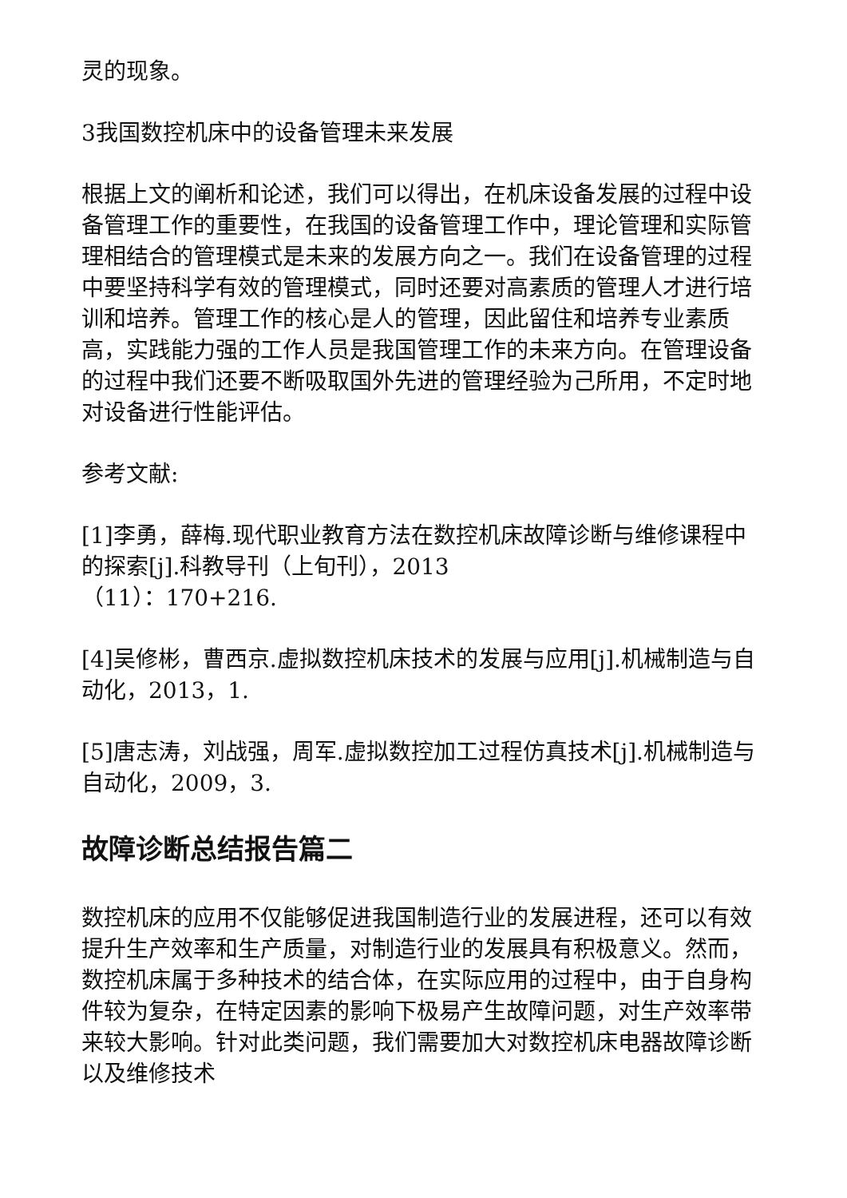灵的现象。
3我国数控机床中的设备管理未来发展
根据上文的阐析和论述，我们可以得出，在机床设备发展的过程中设备管理工作的重要性，在我国的设备管理工作中，理论管理和实际管理相结合的管理模式是未来的发展方向之一。我们在设备管理的过程中要坚持科学有效的管理模式，同时还要对高素质的管理人才进行培训和培养。管理工作的核心是人的管理，因此留住和培养专业素质高，实践能力强的工作人员是我国管理工作的未来方向。在管理设备的过程中我们还要不断吸取国外先进的管理经验为己所用，不定时地对设备进行性能评估。
参考文献:
[1]李勇，薛梅.现代职业教育方法在数控机床故障诊断与维修课程中的探索[j].科教导刊（上旬刊），2013
（11）：170+216.
[4]吴修彬，曹西京.虚拟数控机床技术的发展与应用[j].机械制造与自动化，2013，1.
[5]唐志涛，刘战强，周军.虚拟数控加工过程仿真技术[j].机械制造与自动化，2009，3.
故障诊断总结报告篇二
数控机床的应用不仅能够促进我国制造行业的发展进程，还可以有效提升生产效率和生产质量，对制造行业的发展具有积极意义。然而，数控机床属于多种技术的结合体，在实际应用的过程中，由于自身构件较为复杂，在特定因素的影响下极易产生故障问题，对生产效率带来较大影响。针对此类问题，我们需要加大对数控机床电器故障诊断以及维修技术